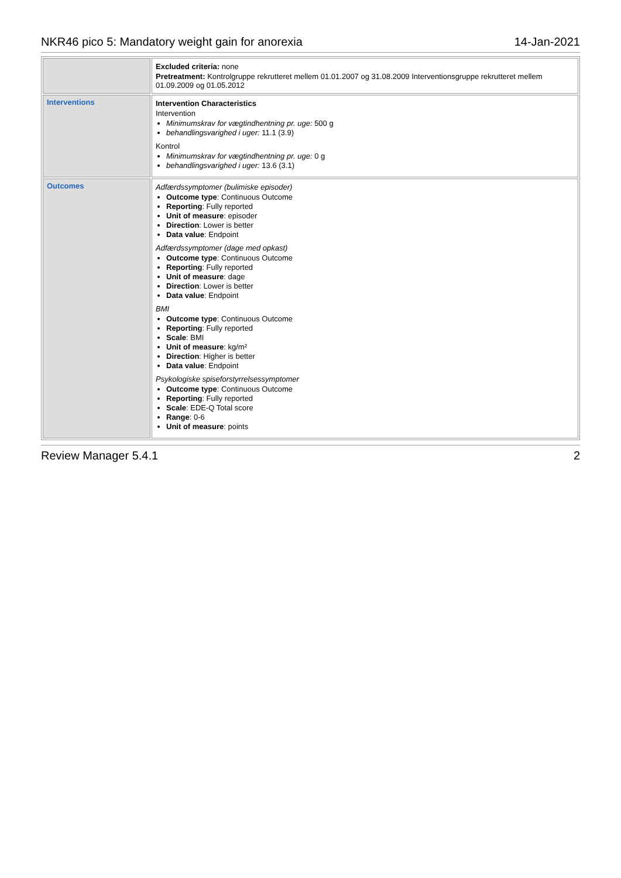NKR46 pico 5: Mandatory weight gain for anorexia 14-Jan-2021
| | Excluded criteria: none Pretreatment: Kontrolgruppe rekrutteret mellem 01.01.2007 og 31.08.2009 Interventionsgruppe rekrutteret mellem 01.09.2009 og 01.05.2012 |
| Interventions | Intervention Characteristics Intervention Minimumskrav for vægtindhentning pr. uge: 500 g behandlingsvarighed i uger: 11.1 (3.9) Kontrol Minimumskrav for vægtindhentning pr. uge: 0 g behandlingsvarighed i uger: 13.6 (3.1) |
| Outcomes | Adfærdssymptomer (bulimiske episoder) Outcome type : Continuous Outcome Reporting : Fully reported Unit of measure : episoder Direction : Lower is better Data value : Endpoint Adfærdssymptomer (dage med opkast) Outcome type : Continuous Outcome Reporting : Fully reported Unit of measure : dage Direction : Lower is better Data value : Endpoint BMI Outcome type : Continuous Outcome Reporting : Fully reported Scale : BMI Unit of measure : kg/m² Direction : Higher is better Data value : Endpoint Psykologiske spiseforstyrrelsessymptomer Outcome type : Continuous Outcome Reporting : Fully reported Scale : EDE-Q Total score Range : 0-6 Unit of measure : points |
Review Manager 5.4.1 2